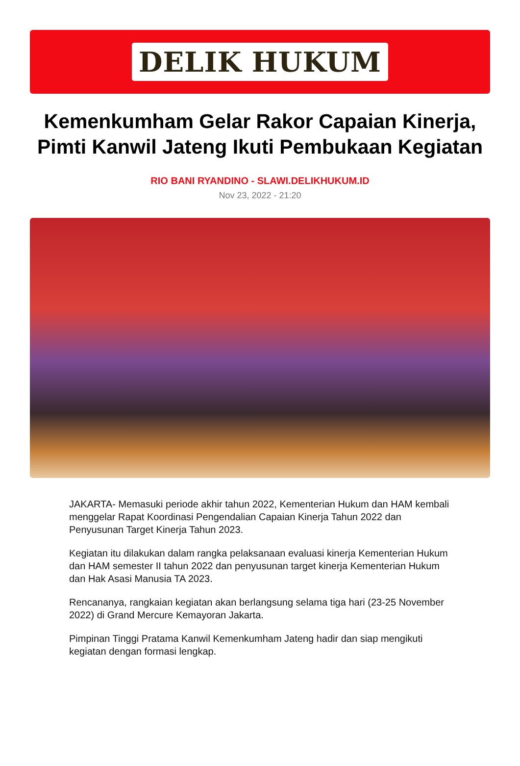DELIK HUKUM
Kemenkumham Gelar Rakor Capaian Kinerja, Pimti Kanwil Jateng Ikuti Pembukaan Kegiatan
RIO BANI RYANDINO - SLAWI.DELIKHUKUM.ID
Nov 23, 2022 - 21:20
JAKARTA- Memasuki periode akhir tahun 2022, Kementerian Hukum dan HAM kembali menggelar Rapat Koordinasi Pengendalian Capaian Kinerja Tahun 2022 dan Penyusunan Target Kinerja Tahun 2023.
Kegiatan itu dilakukan dalam rangka pelaksanaan evaluasi kinerja Kementerian Hukum dan HAM semester II tahun 2022 dan penyusunan target kinerja Kementerian Hukum dan Hak Asasi Manusia TA 2023.
Rencananya, rangkaian kegiatan akan berlangsung selama tiga hari (23-25 November 2022) di Grand Mercure Kemayoran Jakarta.
Pimpinan Tinggi Pratama Kanwil Kemenkumham Jateng hadir dan siap mengikuti kegiatan dengan formasi lengkap.